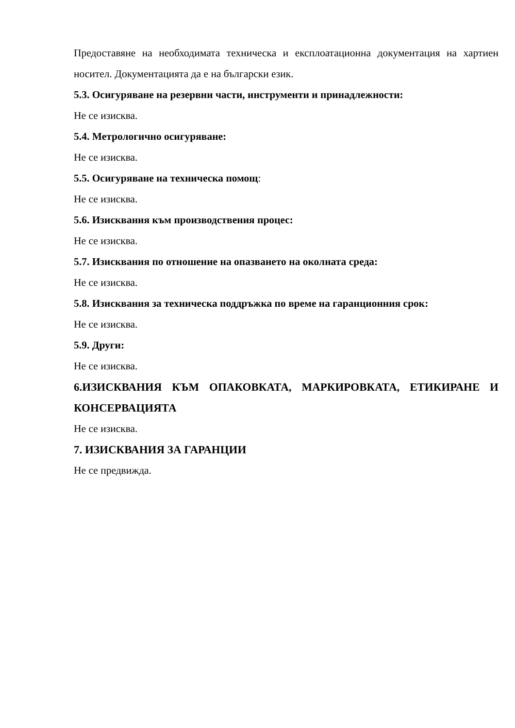Предоставяне на необходимата техническа и експлоатационна документация на хартиен носител. Документацията да е на български език.
5.3. Осигуряване на резервни части, инструменти и принадлежности:
Не се изисква.
5.4. Метрологично осигуряване:
Не се изисква.
5.5. Осигуряване на техническа помощ:
Не се изисква.
5.6. Изисквания към производствения процес:
Не се изисква.
5.7. Изисквания по отношение на опазването на околната среда:
Не се изисква.
5.8. Изисквания за техническа поддръжка по време на гаранционния срок:
Не се изисква.
5.9. Други:
Не се изисква.
6.ИЗИСКВАНИЯ КЪМ ОПАКОВКАТА, МАРКИРОВКАТА, ЕТИКИРАНЕ И КОНСЕРВАЦИЯТА
Не се изисква.
7. ИЗИСКВАНИЯ ЗА ГАРАНЦИИ
Не се предвижда.